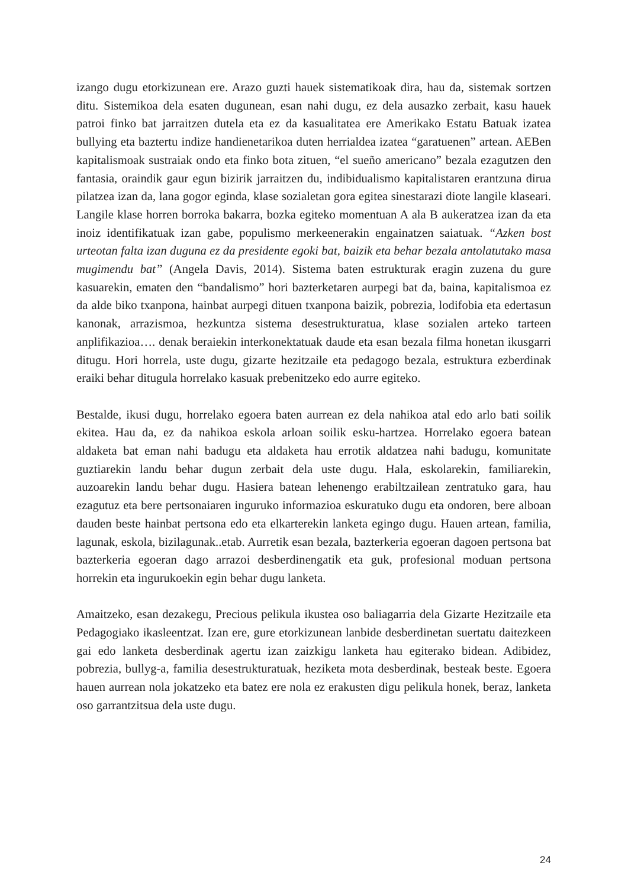izango dugu etorkizunean ere. Arazo guzti hauek sistematikoak dira, hau da, sistemak sortzen ditu. Sistemikoa dela esaten dugunean, esan nahi dugu, ez dela ausazko zerbait, kasu hauek patroi finko bat jarraitzen dutela eta ez da kasualitatea ere Amerikako Estatu Batuak izatea bullying eta baztertu indize handienetarikoa duten herrialdea izatea “garatuenen” artean. AEBen kapitalismoak sustraiak ondo eta finko bota zituen, “el sueño americano” bezala ezagutzen den fantasia, oraindik gaur egun bizirik jarraitzen du, indibidualismo kapitalistaren erantzuna dirua pilatzea izan da, lana gogor eginda, klase sozialetan gora egitea sinestarazi diote langile klaseari. Langile klase horren borroka bakarra, bozka egiteko momentuan A ala B aukeratzea izan da eta inoiz identifikatuak izan gabe, populismo merkeenerakin engainatzen saiatuak. “Azken bost urteotan falta izan duguna ez da presidente egoki bat, baizik eta behar bezala antolatutako masa mugimendu bat” (Angela Davis, 2014). Sistema baten estrukturak eragin zuzena du gure kasuarekin, ematen den “bandalismo” hori bazterketaren aurpegi bat da, baina, kapitalismoa ez da alde biko txanpona, hainbat aurpegi dituen txanpona baizik, pobrezia, lodifobia eta edertasun kanonak, arrazismoa, hezkuntza sistema desestrukturatua, klase sozialen arteko tarteen anplifikazioa…. denak beraiekin interkonektatuak daude eta esan bezala filma honetan ikusgarri ditugu. Hori horrela, uste dugu, gizarte hezitzaile eta pedagogo bezala, estruktura ezberdinak eraiki behar ditugula horrelako kasuak prebenitzeko edo aurre egiteko.
Bestalde, ikusi dugu, horrelako egoera baten aurrean ez dela nahikoa atal edo arlo bati soilik ekitea. Hau da, ez da nahikoa eskola arloan soilik esku-hartzea. Horrelako egoera batean aldaketa bat eman nahi badugu eta aldaketa hau errotik aldatzea nahi badugu, komunitate guztiarekin landu behar dugun zerbait dela uste dugu. Hala, eskolarekin, familiarekin, auzoarekin landu behar dugu. Hasiera batean lehenengo erabiltzailean zentratuko gara, hau ezagutuz eta bere pertsonaiaren inguruko informazioa eskuratuko dugu eta ondoren, bere alboan dauden beste hainbat pertsona edo eta elkarterekin lanketa egingo dugu. Hauen artean, familia, lagunak, eskola, bizilagunak..etab. Aurretik esan bezala, bazterkeria egoeran dagoen pertsona bat bazterkeria egoeran dago arrazoi desberdinengatik eta guk, profesional moduan pertsona horrekin eta ingurukoekin egin behar dugu lanketa.
Amaitzeko, esan dezakegu, Precious pelikula ikustea oso baliagarria dela Gizarte Hezitzaile eta Pedagogiako ikasleentzat. Izan ere, gure etorkizunean lanbide desberdinetan suertatu daitezkeen gai edo lanketa desberdinak agertu izan zaizkigu lanketa hau egiterako bidean. Adibidez, pobrezia, bullyg-a, familia desestrukturatuak, heziketa mota desberdinak, besteak beste. Egoera hauen aurrean nola jokatzeko eta batez ere nola ez erakusten digu pelikula honek, beraz, lanketa oso garrantzitsua dela uste dugu.
24